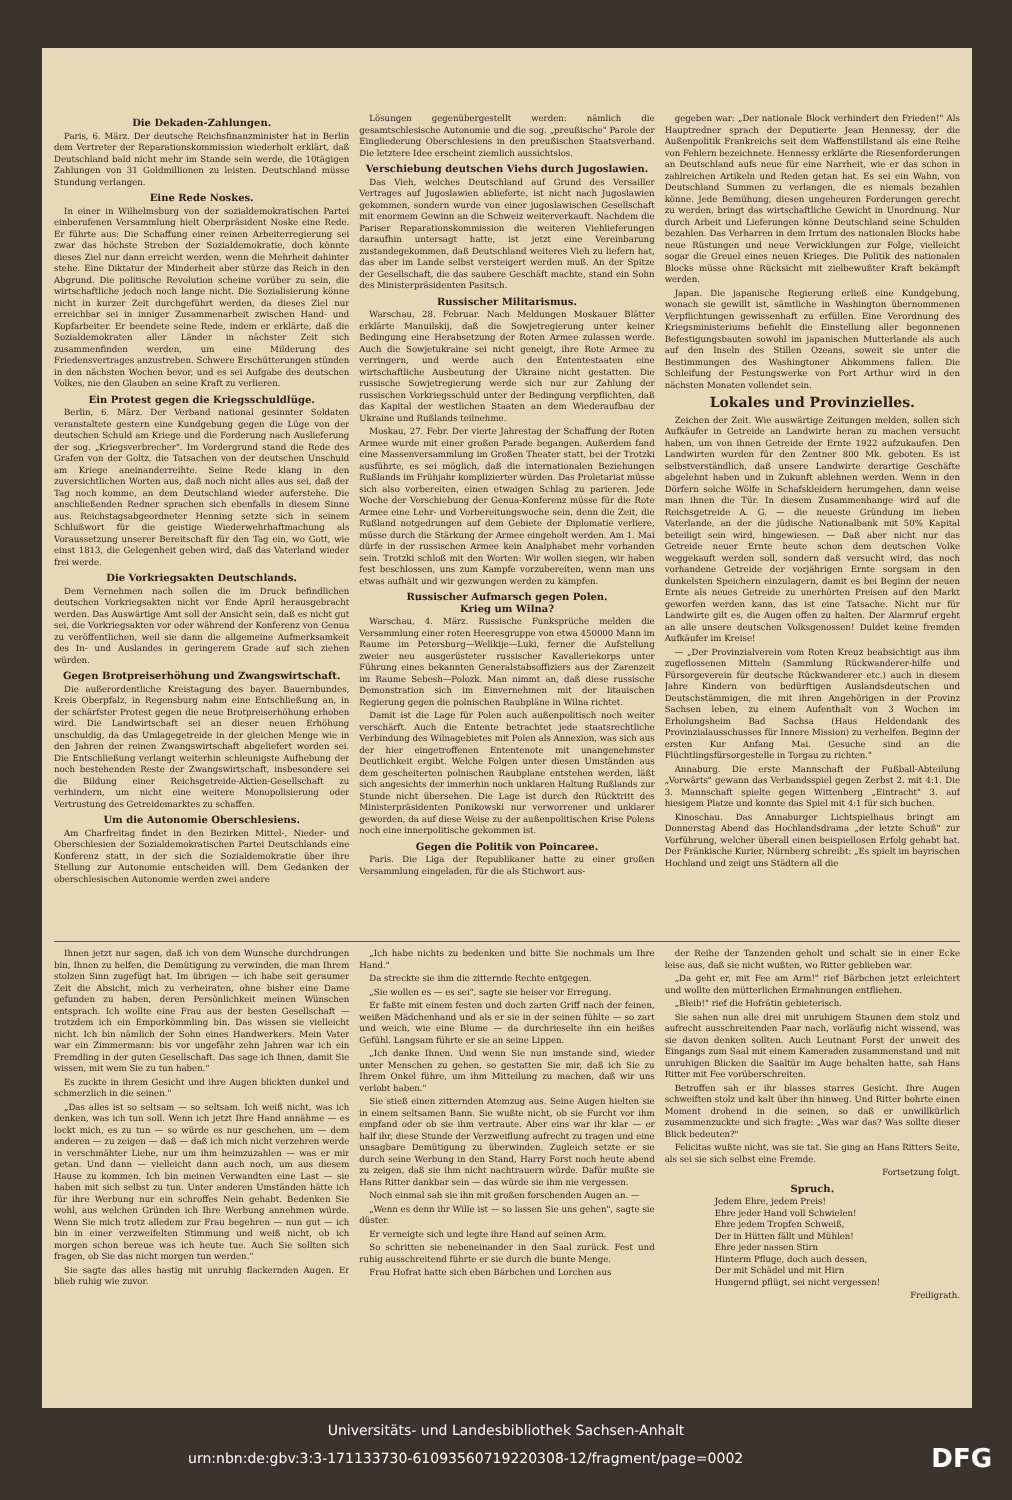Die Dekaden-Zahlungen.
Paris, 6. März. Der deutsche Reichsfinanzminister hat in Berlin dem Vertreter der Reparationskommission wiederholt erklärt, daß Deutschland bald nicht mehr im Stande sein werde, die 10tägigen Zahlungen von 31 Goldmillionen zu leisten. Deutschland müsse Stundung verlangen.
Eine Rede Noskes.
In einer in Wilhelmsburg von der sozialdemokratischen Partei einberufenen Versammlung hielt Oberpräsident Noske eine Rede. Er führte aus: Die Schaffung einer reinen Arbeiterregierung sei zwar das höchste Streben der Sozialdemokratie, doch könnte dieses Ziel nur dann erreicht werden, wenn die Mehrheit dahinter stehe. Eine Diktatur der Minderheit aber stürze das Reich in den Abgrund. Die politische Revolution scheine vorüber zu sein, die wirtschaftliche jedoch noch lange nicht. Die Sozialisierung könne nicht in kurzer Zeit durchgeführt werden, da dieses Ziel nur erreichbar sei in inniger Zusammenarbeit zwischen Hand- und Kopfarbeiter. Er beendete seine Rede, indem er erklärte, daß die Sozialdemokraten aller Länder in nächster Zeit sich zusammenfinden werden, um eine Milderung des Friedensvertrages anzustreben. Schwere Erschütterungen stünden in den nächsten Wochen bevor, und es sei Aufgabe des deutschen Volkes, nie den Glauben an seine Kraft zu verlieren.
Ein Protest gegen die Kriegsschuldlüge.
Berlin, 6. März. Der Verband national gesinnter Soldaten veranstaltete gestern eine Kundgebung gegen die Lüge von der deutschen Schuld am Kriege und die Forderung nach Auslieferung der sog. „Kriegsverbrecher". Im Vordergrund stand die Rede des Grafen von der Goltz, die Tatsachen von der deutschen Unschuld am Kriege aneinanderreihte. Seine Rede klang in den zuversichtlichen Worten aus, daß noch nicht alles aus sei, daß der Tag noch komme, an dem Deutschland wieder auferstehe. Die anschließenden Redner sprachen sich ebenfalls in diesem Sinne aus. Reichstagsabgeordneter Henning setzte sich in seinem Schlußwort für die geistige Wiederwehrhaftmachung als Voraussetzung unserer Bereitschaft für den Tag ein, wo Gott, wie einst 1813, die Gelegenheit geben wird, daß das Vaterland wieder frei werde.
Die Vorkriegsakten Deutschlands.
Dem Vernehmen nach sollen die im Druck befindlichen deutschen Vorkriegsakten nicht vor Ende April herausgebracht werden. Das Auswärtige Amt soll der Ansicht sein, daß es nicht gut sei, die Vorkriegsakten vor oder während der Konferenz von Genua zu veröffentlichen, weil sie dann die allgemeine Aufmerksamkeit des In- und Auslandes in geringerem Grade auf sich ziehen würden.
Gegen Brotpreiserhöhung und Zwangswirtschaft.
Die außerordentliche Kreistagung des bayer. Bauernbundes, Kreis Oberpfalz, in Regensburg nahm eine Entschließung an, in der schärfster Protest gegen die neue Brotpreiserhöhung erhoben wird. Die Landwirtschaft sei an dieser neuen Erhöhung unschuldig, da das Umlagegetreide in der gleichen Menge wie in den Jahren der reinen Zwangswirtschaft abgeliefert worden sei. Die Entschließung verlangt weiterhin schleunigste Aufhebung der noch bestehenden Reste der Zwangswirtschaft, insbesondere sei die Bildung einer Reichsgetreide-Aktien-Gesellschaft zu verhindern, um nicht eine weitere Monopolisierung oder Vertrustung des Getreidemarktes zu schaffen.
Um die Autonomie Oberschlesiens.
Am Charfreitag findet in den Bezirken Mittel-, Nieder- und Oberschlesien der Sozialdemokratischen Partei Deutschlands eine Konferenz statt, in der sich die Sozialdemokratie über ihre Stellung zur Autonomie entscheiden will. Dem Gedanken der oberschlesischen Autonomie werden zwei andere
Lösungen gegenübergestellt werden: nämlich die gesamtschlesische Autonomie und die sog. „preußische" Parole der Eingliederung Oberschlesiens in den preußischen Staatsverband. Die letztere Idee erscheint ziemlich aussichtslos.
Verschiebung deutschen Viehs durch Jugoslawien.
Das Vieh, welches Deutschland auf Grund des Versailler Vertrages auf Jugoslawien ablieferte, ist nicht nach Jugoslawien gekommen, sondern wurde von einer jugoslawischen Gesellschaft mit enormem Gewinn an die Schweiz weiterverkauft. Nachdem die Pariser Reparationskommission die weiteren Viehlieferungen daraufhin untersagt hatte, ist jetzt eine Vereinbarung zustandegekommen, daß Deutschland weiteres Vieh zu liefern hat, das aber im Lande selbst versteigert werden muß. An der Spitze der Gesellschaft, die das saubere Geschäft machte, stand ein Sohn des Ministerpräsidenten Pasitsch.
Russischer Militarismus.
Warschau, 28. Februar. Nach Meldungen Moskauer Blätter erklärte Manuilskij, daß die Sowjetregierung unter keiner Bedingung eine Herabsetzung der Roten Armee zulassen werde. Auch die Sowjetukraine sei nicht geneigt, ihre Rote Armee zu verringern, und werde auch den Ententestaaten eine wirtschaftliche Ausbeutung der Ukraine nicht gestatten. Die russische Sowjetregierung werde sich nur zur Zahlung der russischen Vorkriegsschuld unter der Bedingung verpflichten, daß das Kapital der westlichen Staaten an dem Wiederaufbau der Ukraine und Rußlands teilnehme.
Moskau, 27. Febr. Der vierte Jahrestag der Schaffung der Roten Armee wurde mit einer großen Parade begangen. Außerdem fand eine Massenversammlung im Großen Theater statt, bei der Trotzki ausführte, es sei möglich, daß die internationalen Beziehungen Rußlands im Frühjahr komplizierter würden. Das Proletariat müsse sich also vorbereiten, einen etwaigen Schlag zu parieren. Jede Woche der Verschiebung der Genua-Konferenz müsse für die Rote Armee eine Lehr- und Vorbereitungswoche sein, denn die Zeit, die Rußland notgedrungen auf dem Gebiete der Diplomatie verliere, müsse durch die Stärkung der Armee eingeholt werden. Am 1. Mai dürfe in der russischen Armee kein Analphabet mehr vorhanden sein. Trotzki schloß mit den Worten: Wir wollen siegen, wir haben fest beschlossen, uns zum Kampfe vorzubereiten, wenn man uns etwas aufhält und wir gezwungen werden zu kämpfen.
Russischer Aufmarsch gegen Polen.
Krieg um Wilna?
Warschau, 4. März. Russische Funksprüche melden die Versammlung einer roten Heeresgruppe von etwa 450000 Mann im Raume im Petersburg—Welikije—Luki, ferner die Aufstellung zweier neu ausgerüsteter russischer Kavalleriekorps unter Führung eines bekannten Generalstabsoffiziers aus der Zarenzeit im Raume Sebesh—Polozk. Man nimmt an, daß diese russische Demonstration sich im Einvernehmen mit der litauischen Regierung gegen die polnischen Raubpläne in Wilna richtet.
Damit ist die Lage für Polen auch außenpolitisch noch weiter verschärft. Auch die Entente betrachtet jede staatsrechtliche Verbindung des Wilnagebietes mit Polen als Annexion, was sich aus der hier eingetroffenen Ententenote mit unangenehmster Deutlichkeit ergibt. Welche Folgen unter diesen Umständen aus dem gescheiterten polnischen Raubplane entstehen werden, läßt sich angesichts der immerhin noch unklaren Haltung Rußlands zur Stunde nicht übersehen. Die Lage ist durch den Rücktritt des Ministerpräsidenten Ponikowski nur verworrener und unklarer geworden, da auf diese Weise zu der außenpolitischen Krise Polens noch eine innerpolitische gekommen ist.
Gegen die Politik von Poincaree.
Paris. Die Liga der Republikaner hatte zu einer großen Versammlung eingeladen, für die als Stichwort aus-
gegeben war: „Der nationale Block verhindert den Frieden!" Als Hauptredner sprach der Deputierte Jean Hennessy, der die Außenpolitik Frankreichs seit dem Waffenstillstand als eine Reihe von Fehlern bezeichnete. Hennessy erklärte die Riesenforderungen an Deutschland aufs neue für eine Narrheit, wie er das schon in zahlreichen Artikeln und Reden getan hat. Es sei ein Wahn, von Deutschland Summen zu verlangen, die es niemals bezahlen könne. Jede Bemühung, diesen ungeheuren Forderungen gerecht zu werden, bringt das wirtschaftliche Gewicht in Unordnung. Nur durch Arbeit und Lieferungen könne Deutschland seine Schulden bezahlen. Das Verharren in dem Irrtum des nationalen Blocks habe neue Rüstungen und neue Verwicklungen zur Folge, vielleicht sogar die Greuel eines neuen Krieges. Die Politik des nationalen Blocks müsse ohne Rücksicht mit zielbewußter Kraft bekämpft werden.
Japan. Die japanische Regierung erließ eine Kundgebung, wonach sie gewillt ist, sämtliche in Washington übernommenen Verpflichtungen gewissenhaft zu erfüllen. Eine Verordnung des Kriegsministeriums befiehlt die Einstellung aller begonnenen Befestigungsbauten sowohl im japanischen Mutterlande als auch auf den Inseln des Stillen Ozeans, soweit sie unter die Bestimmungen des Washingtoner Abkommens fallen. Die Schleifung der Festungswerke von Port Arthur wird in den nächsten Monaten vollendet sein.
Lokales und Provinzielles.
Zeichen der Zeit. Wie auswärtige Zeitungen melden, sollen sich Aufkäufer in Getreide an Landwirte heran zu machen versucht haben, um von ihnen Getreide der Ernte 1922 aufzukaufen. Den Landwirten wurden für den Zentner 800 Mk. geboten. Es ist selbstverständlich, daß unsere Landwirte derartige Geschäfte abgelehnt haben und in Zukunft ablehnen werden. Wenn in den Dörfern solche Wölfe in Schafskleidern herumgehen, dann weise man ihnen die Tür. In diesem Zusammenhange wird auf die Reichsgetreide A. G. — die neueste Gründung im lieben Vaterlande, an der die jüdische Nationalbank mit 50% Kapital beteiligt sein wird, hingewiesen. — Daß aber nicht nur das Getreide neuer Ernte heute schon dem deutschen Volke weggekauft werden soll, sondern daß versucht wird, das noch vorhandene Getreide der vorjährigen Ernte sorgsam in den dunkelsten Speichern einzulagern, damit es bei Beginn der neuen Ernte als neues Getreide zu unerhörten Preisen auf den Markt geworfen werden kann, das ist eine Tatsache. Nicht nur für Landwirte gilt es, die Augen offen zu halten. Der Alarmruf ergeht an alle unsere deutschen Volksgenossen! Duldet keine fremden Aufkäufer im Kreise!
— „Der Provinzialverein vom Roten Kreuz beabsichtigt aus ihm zugeflossenen Mitteln (Sammlung Rückwanderer-hilfe und Fürsorgeverein für deutsche Rückwanderer etc.) auch in diesem Jahre Kindern von bedürftigen Auslandsdeutschen und Deutschstämmigen, die mit ihren Angehörigen in der Provinz Sachsen leben, zu einem Aufenthalt von 3 Wochen im Erholungsheim Bad Sachsa (Haus Heldendank des Provinzialausschusses für Innere Mission) zu verhelfen. Beginn der ersten Kur Anfang Mai. Gesuche sind an die Flüchtlingsfürsorgestelle in Torgau zu richten."
Annaburg. Die erste Mannschaft der Fußball-Abteilung „Vorwärts" gewann das Verbandsspiel gegen Zerbst 2. mit 4:1. Die 3. Mannschaft spielte gegen Wittenberg „Eintracht" 3. auf hiesigem Platze und konnte das Spiel mit 4:1 für sich buchen.
Kinoschau. Das Annaburger Lichtspielhaus bringt am Donnerstag Abend das Hochlandsdrama „der letzte Schuß" zur Vorführung, welcher überall einen beispiellosen Erfolg gehabt hat. Der Fränkische Kurier, Nürnberg schreibt: „Es spielt im bayrischen Hochland und zeigt uns Städtern all die
Ihnen jetzt nur sagen, daß ich von dem Wunsche durchdrungen bin, Ihnen zu helfen, die Demütigung zu verwinden, die man Ihrem stolzen Sinn zugefügt hat. Im übrigen — ich habe seit geraumer Zeit die Absicht, mich zu verheiraten, ohne bisher eine Dame gefunden zu haben, deren Persönlichkeit meinen Wünschen entsprach. Ich wollte eine Frau aus der besten Gesellschaft — trotzdem ich ein Emporkömmling bin. Das wissen sie vielleicht nicht. Ich bin nämlich der Sohn eines Handwerkers. Mein Vater war ein Zimmermann: bis vor ungefähr zehn Jahren war ich ein Fremdling in der guten Gesellschaft. Das sage ich Ihnen, damit Sie wissen, mit wem Sie zu tun haben."
Es zuckte in ihrem Gesicht und ihre Augen blickten dunkel und schmerzlich in die seinen."
„Das alles ist so seltsam — so seltsam. Ich weiß nicht, was ich denken, was ich tun soll. Wenn ich jetzt Ihre Hand annähme — es lockt mich, es zu tun — so würde es nur geschehen, um — dem anderen — zu zeigen — daß — daß ich mich nicht verzehren werde in verschmähter Liebe, nur um ihm heimzuzahlen — was er mir getan. Und dann — vielleicht dann auch noch, um aus diesem Hause zu kommen. Ich bin meinen Verwandten eine Last — sie haben mit sich selbst zu tun. Unter anderen Umständen hätte ich für ihre Werbung nur ein schroffes Nein gehabt. Bedenken Sie wohl, aus welchen Gründen ich Ihre Werbung annehmen würde. Wenn Sie mich trotz alledem zur Frau begehren — nun gut — ich bin in einer verzweifelten Stimmung und weiß nicht, ob ich morgen schon bereue was ich heute tue. Auch Sie sollten sich fragen, ob Sie das nicht morgen tun werden."
Sie sagte das alles hastig mit unruhig flackernden Augen. Er blieb ruhig wie zuvor.
„Ich habe nichts zu bedenken und bitte Sie nochmals um Ihre Hand."
Da streckte sie ihm die zitternde Rechte entgegen.
„Sie wollen es — es sei", sagte sie heiser vor Erregung.
Er faßte mit einem festen und doch zarten Griff nach der feinen, weißen Mädchenhand und als er sie in der seinen fühlte — so zart und weich, wie eine Blume — da durchrieselte ihn ein heißes Gefühl. Langsam führte er sie an seine Lippen.
„Ich danke Ihnen. Und wenn Sie nun imstande sind, wieder unter Menschen zu gehen, so gestatten Sie mir, daß ich Sie zu Ihrem Onkel führe, um ihm Mitteilung zu machen, daß wir uns verlobt haben."
Sie stieß einen zitternden Atemzug aus. Seine Augen hielten sie in einem seltsamen Bann. Sie wußte nicht, ob sie Furcht vor ihm empfand oder ob sie ihm vertraute. Aber eins war ihr klar — er half ihr, diese Stunde der Verzweiflung aufrecht zu tragen und eine unsagbare Demütigung zu überwinden. Zugleich setzte er sie durch seine Werbung in den Stand, Harry Forst noch heute abend zu zeigen, daß sie ihm nicht nachtrauern würde. Dafür mußte sie Hans Ritter dankbar sein — das würde sie ihm nie vergessen.
Noch einmal sah sie ihn mit großen forschenden Augen an. —
„Wenn es denn ihr Wille ist — so lassen Sie uns gehen", sagte sie düster.
Er verneigte sich und legte ihre Hand auf seinen Arm.
So schritten sie nebeneinander in den Saal zurück. Fest und ruhig ausschreitend führte er sie durch die bunte Menge.
Frau Hofrat hatte sich eben Bärbchen und Lorchen aus
der Reihe der Tanzenden geholt und schalt sie in einer Ecke leise aus, daß sie nicht wußten, wo Ritter geblieben war.
„Da geht er, mit Fee am Arm!" rief Bärbchen jetzt erleichtert und wollte den mütterlichen Ermahnungen entfliehen.
„Bleib!" rief die Hofrätin gebieterisch.
Sie sahen nun alle drei mit unruhigem Staunen dem stolz und aufrecht ausschreitenden Paar nach, vorläufig nicht wissend, was sie davon denken sollten. Auch Leutnant Forst der unweit des Eingangs zum Saal mit einem Kameraden zusammenstand und mit unruhigen Blicken die Saaltür im Auge behalten hatte, sah Hans Ritter mit Fee vorüberschreiten.
Betroffen sah er ihr blasses starres Gesicht. Ihre Augen schweiften stolz und kalt über ihn hinweg. Und Ritter bohrte einen Moment drohend in die seinen, so daß er unwillkürlich zusammenzuckte und sich fragte: „Was war das? Was sollte dieser Blick bedeuten?"
Felicitas wußte nicht, was sie tat. Sie ging an Hans Ritters Seite, als sei sie sich selbst eine Fremde.
Fortsetzung folgt.
Spruch.
Jedem Ehre, jedem Preis!
Ehre jeder Hand voll Schwielen!
Ehre jedem Tropfen Schweiß,
Der in Hütten fällt und Mühlen!
Ehre jeder nassen Stirn
Hinterm Pfluge, doch auch dessen,
Der mit Schädel und mit Hirn
Hungernd pflügt, sei nicht vergessen!
Freiligrath.
Universitäts- und Landesbibliothek Sachsen-Anhalt
urn:nbn:de:gbv:3:3-171133730-61093560719220308-12/fragment/page=0002 DFG